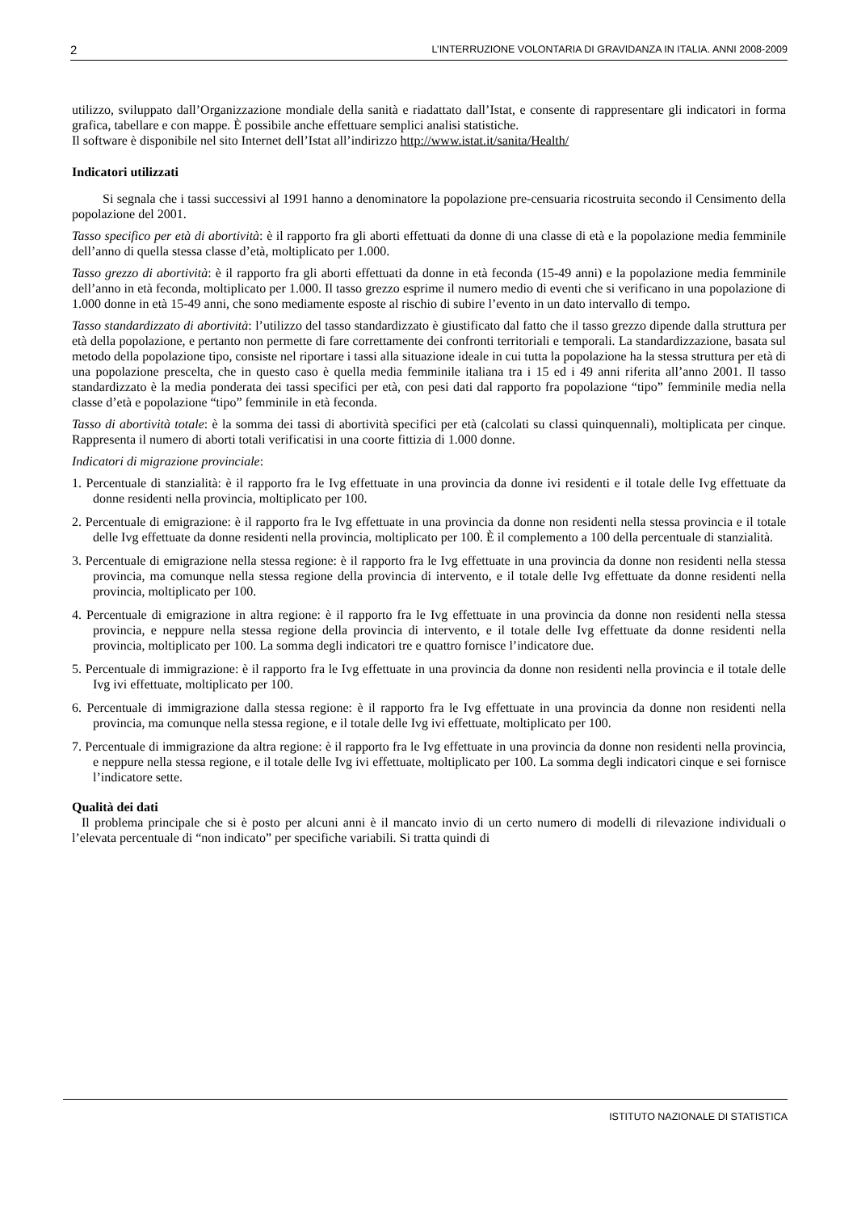2 L’INTERRUZIONE VOLONTARIA DI GRAVIDANZA IN ITALIA. ANNI 2008-2009
utilizzo, sviluppato dall’Organizzazione mondiale della sanità e riadattato dall’Istat, e consente di rappresentare gli indicatori in forma grafica, tabellare e con mappe. È possibile anche effettuare semplici analisi statistiche.
Il software è disponibile nel sito Internet dell’Istat all’indirizzo http://www.istat.it/sanita/Health/
Indicatori utilizzati
Si segnala che i tassi successivi al 1991 hanno a denominatore la popolazione pre-censuaria ricostruita secondo il Censimento della popolazione del 2001.
Tasso specifico per età di abortività: è il rapporto fra gli aborti effettuati da donne di una classe di età e la popolazione media femminile dell’anno di quella stessa classe d’età, moltiplicato per 1.000.
Tasso grezzo di abortività: è il rapporto fra gli aborti effettuati da donne in età feconda (15-49 anni) e la popolazione media femminile dell’anno in età feconda, moltiplicato per 1.000. Il tasso grezzo esprime il numero medio di eventi che si verificano in una popolazione di 1.000 donne in età 15-49 anni, che sono mediamente esposte al rischio di subire l’evento in un dato intervallo di tempo.
Tasso standardizzato di abortività: l’utilizzo del tasso standardizzato è giustificato dal fatto che il tasso grezzo dipende dalla struttura per età della popolazione, e pertanto non permette di fare correttamente dei confronti territoriali e temporali. La standardizzazione, basata sul metodo della popolazione tipo, consiste nel riportare i tassi alla situazione ideale in cui tutta la popolazione ha la stessa struttura per età di una popolazione prescelta, che in questo caso è quella media femminile italiana tra i 15 ed i 49 anni riferita all’anno 2001. Il tasso standardizzato è la media ponderata dei tassi specifici per età, con pesi dati dal rapporto fra popolazione “tipo” femminile media nella classe d’età e popolazione “tipo” femminile in età feconda.
Tasso di abortività totale: è la somma dei tassi di abortività specifici per età (calcolati su classi quinquennali), moltiplicata per cinque. Rappresenta il numero di aborti totali verificatisi in una coorte fittizia di 1.000 donne.
Indicatori di migrazione provinciale:
1. Percentuale di stanzialità: è il rapporto fra le Ivg effettuate in una provincia da donne ivi residenti e il totale delle Ivg effettuate da donne residenti nella provincia, moltiplicato per 100.
2. Percentuale di emigrazione: è il rapporto fra le Ivg effettuate in una provincia da donne non residenti nella stessa provincia e il totale delle Ivg effettuate da donne residenti nella provincia, moltiplicato per 100. È il complemento a 100 della percentuale di stanzialità.
3. Percentuale di emigrazione nella stessa regione: è il rapporto fra le Ivg effettuate in una provincia da donne non residenti nella stessa provincia, ma comunque nella stessa regione della provincia di intervento, e il totale delle Ivg effettuate da donne residenti nella provincia, moltiplicato per 100.
4. Percentuale di emigrazione in altra regione: è il rapporto fra le Ivg effettuate in una provincia da donne non residenti nella stessa provincia, e neppure nella stessa regione della provincia di intervento, e il totale delle Ivg effettuate da donne residenti nella provincia, moltiplicato per 100. La somma degli indicatori tre e quattro fornisce l’indicatore due.
5. Percentuale di immigrazione: è il rapporto fra le Ivg effettuate in una provincia da donne non residenti nella provincia e il totale delle Ivg ivi effettuate, moltiplicato per 100.
6. Percentuale di immigrazione dalla stessa regione: è il rapporto fra le Ivg effettuate in una provincia da donne non residenti nella provincia, ma comunque nella stessa regione, e il totale delle Ivg ivi effettuate, moltiplicato per 100.
7. Percentuale di immigrazione da altra regione: è il rapporto fra le Ivg effettuate in una provincia da donne non residenti nella provincia, e neppure nella stessa regione, e il totale delle Ivg ivi effettuate, moltiplicato per 100. La somma degli indicatori cinque e sei fornisce l’indicatore sette.
Qualità dei dati
Il problema principale che si è posto per alcuni anni è il mancato invio di un certo numero di modelli di rilevazione individuali o l’elevata percentuale di “non indicato” per specifiche variabili. Si tratta quindi di
ISTITUTO NAZIONALE DI STATISTICA